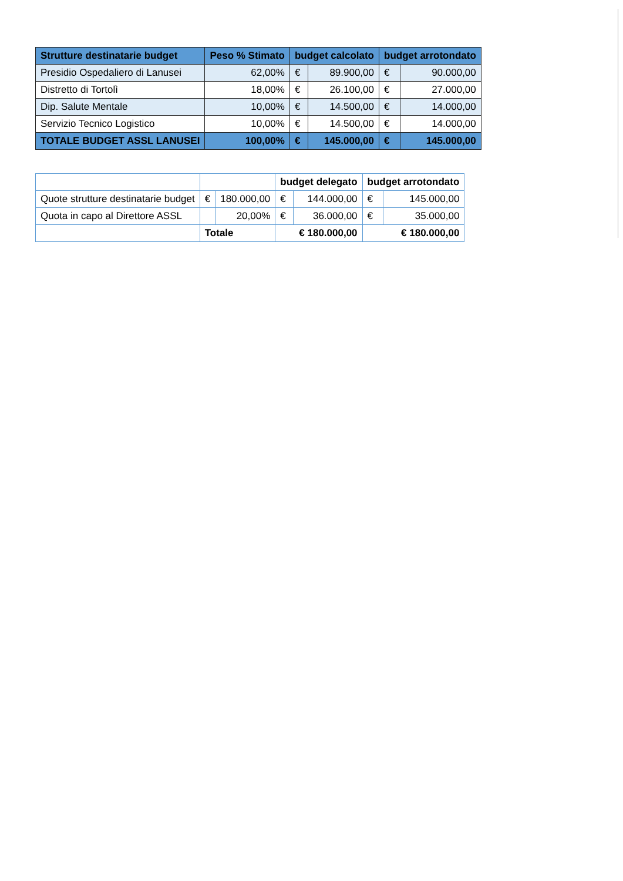| Strutture destinatarie budget | Peso % Stimato | budget calcolato | | budget arrotondato | |
| --- | --- | --- | --- | --- | --- |
| Presidio Ospedaliero di Lanusei | 62,00% | € | 89.900,00 | € | 90.000,00 |
| Distretto di Tortolì | 18,00% | € | 26.100,00 | € | 27.000,00 |
| Dip. Salute Mentale | 10,00% | € | 14.500,00 | € | 14.000,00 |
| Servizio Tecnico Logistico | 10,00% | € | 14.500,00 | € | 14.000,00 |
| TOTALE BUDGET ASSL LANUSEI | 100,00% | € | 145.000,00 | € | 145.000,00 |
| | | | budget delegato | | budget arrotondato | |
| --- | --- | --- | --- | --- | --- | --- |
| Quote strutture destinatarie budget | € | 180.000,00 | € | 144.000,00 | € | 145.000,00 |
| Quota in capo al Direttore ASSL | | 20,00% | € | 36.000,00 | € | 35.000,00 |
| | Totale | | € 180.000,00 | | € 180.000,00 | |